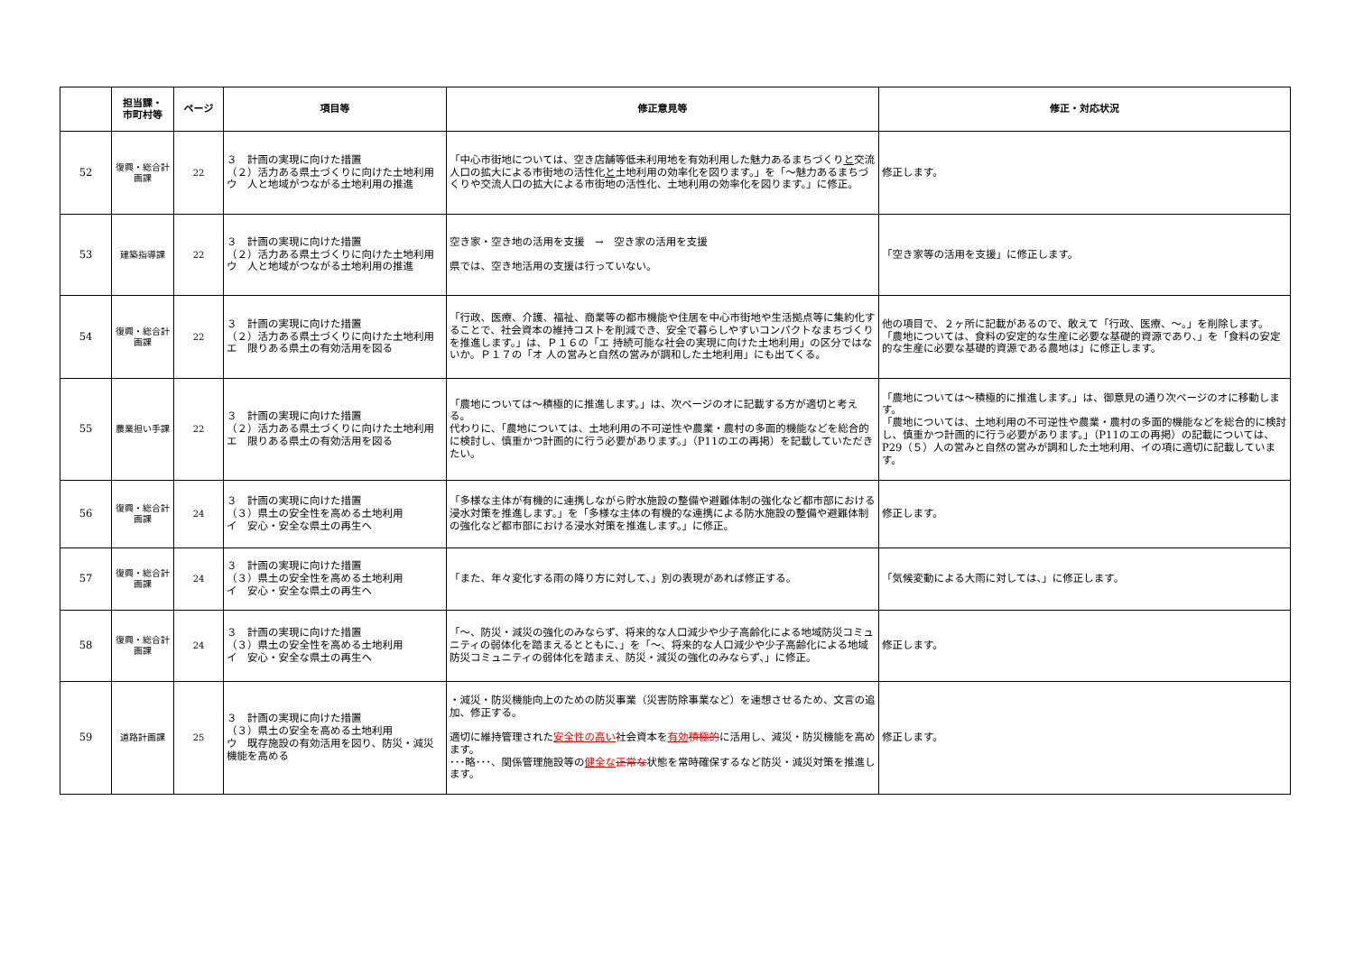| | 担当課・ 市町村等 | ページ | 項目等 | 修正意見等 | 修正・対応状況 |
| --- | --- | --- | --- | --- | --- |
| 52 | 復興・総合計画課 | 22 | ３ 計画の実現に向けた措置 （２）活力ある県土づくりに向けた土地利用 ウ 人と地域がつながる土地利用の推進 | 「中心市街地については、空き店舗等低未利用地を有効利用した魅力あるまちづくり と 交流人口の拡大による市街地の活性化 と 土地利用の効率化を図ります。」を「～魅力あるまちづくりや交流人口の拡大による市街地の活性化、土地利用の効率化を図ります。」に修正。 | 修正します。 |
| 53 | 建築指導課 | 22 | ３ 計画の実現に向けた措置 （２）活力ある県土づくりに向けた土地利用 ウ 人と地域がつながる土地利用の推進 | 空き家・空き地の活用を支援 → 空き家の活用を支援 県では、空き地活用の支援は行っていない。 | 「空き家等の活用を支援」に修正します。 |
| 54 | 復興・総合計画課 | 22 | ３ 計画の実現に向けた措置 （２）活力ある県土づくりに向けた土地利用 エ 限りある県土の有効活用を図る | 「行政、医療、介護、福祉、商業等の都市機能や住居を中心市街地や生活拠点等に集約化することで、社会資本の維持コストを削減でき、安全で暮らしやすいコンパクトなまちづくりを推進します。」は、Ｐ１６の「エ 持続可能な社会の実現に向けた土地利用」の区分ではないか。Ｐ１７の「オ 人の営みと自然の営みが調和した土地利用」にも出てくる。 | 他の項目で、２ヶ所に記載があるので、敢えて「行政、医療、～。」を削除します。 「農地については、食料の安定的な生産に必要な基礎的資源であり、」を「食料の安定的な生産に必要な基礎的資源である農地は」に修正します。 |
| 55 | 農業担い手課 | 22 | ３ 計画の実現に向けた措置 （２）活力ある県土づくりに向けた土地利用 エ 限りある県土の有効活用を図る | 「農地については～積極的に推進します。」は、次ページのオに記載する方が適切と考える。 代わりに、「農地については、土地利用の不可逆性や農業・農村の多面的機能などを総合的に検討し、慎重かつ計画的に行う必要があります。」（P11のエの再掲）を記載していただきたい。 | 「農地については～積極的に推進します。」は、御意見の通り次ページのオに移動します。 「農地については、土地利用の不可逆性や農業・農村の多面的機能などを総合的に検討し、慎重かつ計画的に行う必要があります。」（P11のエの再掲）の記載については、P29（５）人の営みと自然の営みが調和した土地利用、イの項に適切に記載しています。 |
| 56 | 復興・総合計画課 | 24 | ３ 計画の実現に向けた措置 （３）県土の安全性を高める土地利用 イ 安心・安全な県土の再生へ | 「多様な主体が有機的に連携しながら貯水施設の整備や避難体制の強化など都市部における浸水対策を推進します。」を「多様な主体の有機的な連携による防水施設の整備や避難体制の強化など都市部における浸水対策を推進します。」に修正。 | 修正します。 |
| 57 | 復興・総合計画課 | 24 | ３ 計画の実現に向けた措置 （３）県土の安全性を高める土地利用 イ 安心・安全な県土の再生へ | 「また、年々変化する雨の降り方に対して、」別の表現があれば修正する。 | 「気候変動による大雨に対しては、」に修正します。 |
| 58 | 復興・総合計画課 | 24 | ３ 計画の実現に向けた措置 （３）県土の安全性を高める土地利用 イ 安心・安全な県土の再生へ | 「～、防災・減災の強化のみならず、将来的な人口減少や少子高齢化による地域防災コミュニティの弱体化を踏まえるとともに、」を「～、将来的な人口減少や少子高齢化による地域防災コミュニティの弱体化を踏まえ、防災・減災の強化のみならず、」に修正。 | 修正します。 |
| 59 | 道路計画課 | 25 | ３ 計画の実現に向けた措置 （３）県土の安全を高める土地利用 ウ 既存施設の有効活用を図り、防災・減災機能を高める | ・減災・防災機能向上のための防災事業（災害防除事業など）を連想させるため、文言の追加、修正する。 適切に維持管理された 安全性の高い 社会資本を 有効 積極的 に活用し、減災・防災機能を高めます。 ･･･略･･･、関係管理施設等の 健全な 正常な 状態を常時確保するなど防災・減災対策を推進します。 | 修正します。 |